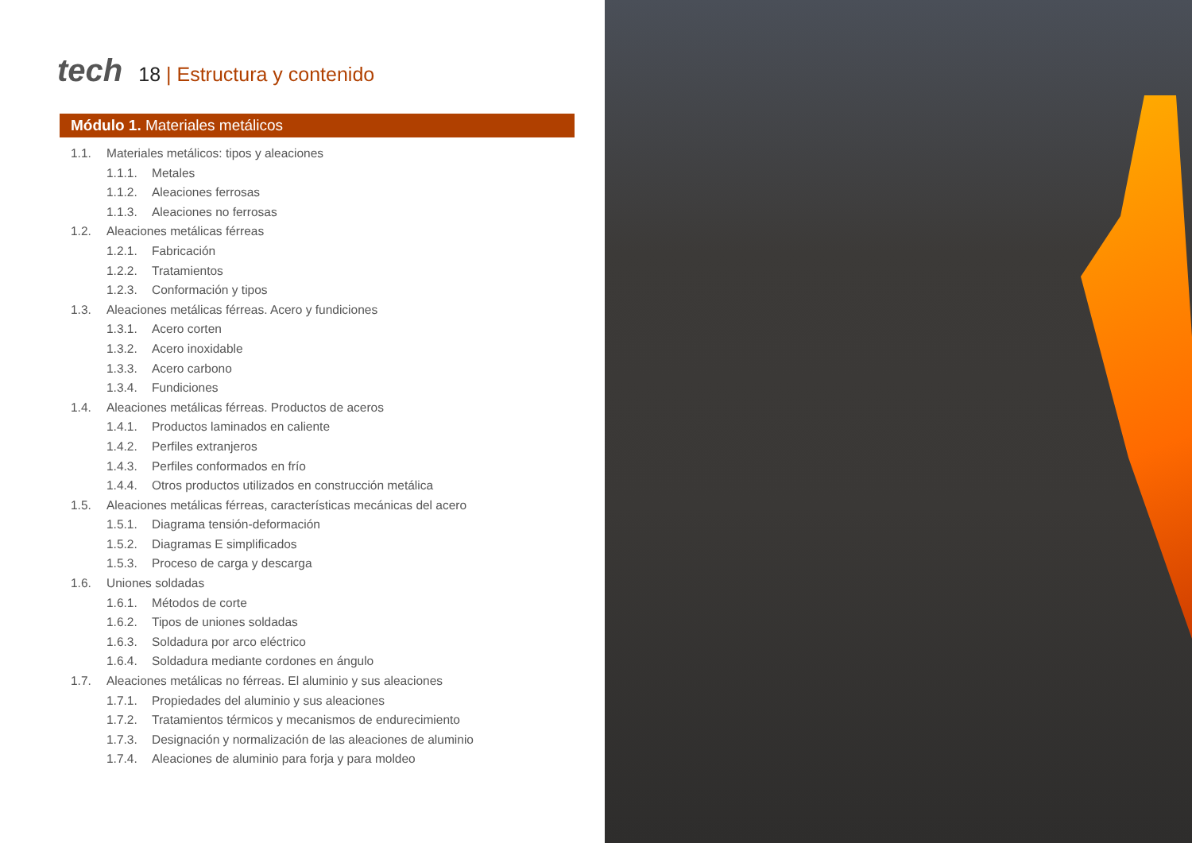tech
18 | Estructura y contenido
Módulo 1. Materiales metálicos
1.1. Materiales metálicos: tipos y aleaciones
1.1.1. Metales
1.1.2. Aleaciones ferrosas
1.1.3. Aleaciones no ferrosas
1.2. Aleaciones metálicas férreas
1.2.1. Fabricación
1.2.2. Tratamientos
1.2.3. Conformación y tipos
1.3. Aleaciones metálicas férreas. Acero y fundiciones
1.3.1. Acero corten
1.3.2. Acero inoxidable
1.3.3. Acero carbono
1.3.4. Fundiciones
1.4. Aleaciones metálicas férreas. Productos de aceros
1.4.1. Productos laminados en caliente
1.4.2. Perfiles extranjeros
1.4.3. Perfiles conformados en frío
1.4.4. Otros productos utilizados en construcción metálica
1.5. Aleaciones metálicas férreas, características mecánicas del acero
1.5.1. Diagrama tensión-deformación
1.5.2. Diagramas E simplificados
1.5.3. Proceso de carga y descarga
1.6. Uniones soldadas
1.6.1. Métodos de corte
1.6.2. Tipos de uniones soldadas
1.6.3. Soldadura por arco eléctrico
1.6.4. Soldadura mediante cordones en ángulo
1.7. Aleaciones metálicas no férreas. El aluminio y sus aleaciones
1.7.1. Propiedades del aluminio y sus aleaciones
1.7.2. Tratamientos térmicos y mecanismos de endurecimiento
1.7.3. Designación y normalización de las aleaciones de aluminio
1.7.4. Aleaciones de aluminio para forja y para moldeo